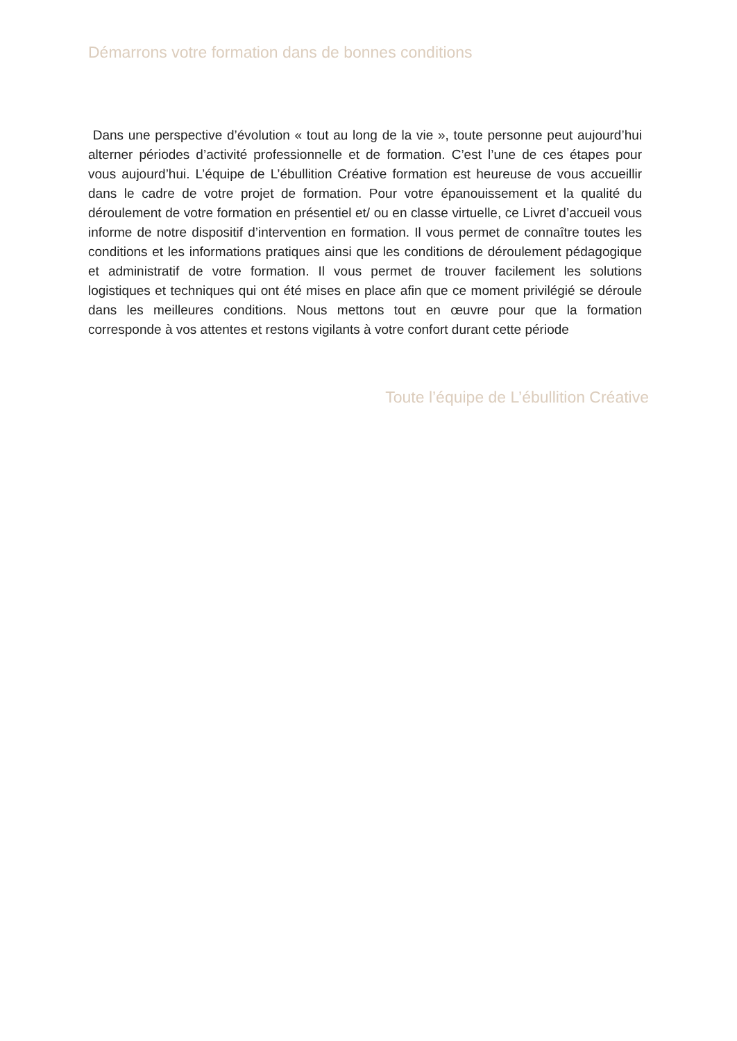Démarrons votre formation dans de bonnes conditions
Dans une perspective d’évolution « tout au long de la vie », toute personne peut aujourd’hui alterner périodes d’activité professionnelle et de formation. C’est l’une de ces étapes pour vous aujourd’hui. L’équipe de L’ébullition Créative formation est heureuse de vous accueillir dans le cadre de votre projet de formation. Pour votre épanouissement et la qualité du déroulement de votre formation en présentiel et/ ou en classe virtuelle, ce Livret d’accueil vous informe de notre dispositif d’intervention en formation. Il vous permet de connaître toutes les conditions et les informations pratiques ainsi que les conditions de déroulement pédagogique et administratif de votre formation. Il vous permet de trouver facilement les solutions logistiques et techniques qui ont été mises en place afin que ce moment privilégié se déroule dans les meilleures conditions. Nous mettons tout en œuvre pour que la formation corresponde à vos attentes et restons vigilants à votre confort durant cette période
Toute l’équipe de L’ébullition Créative